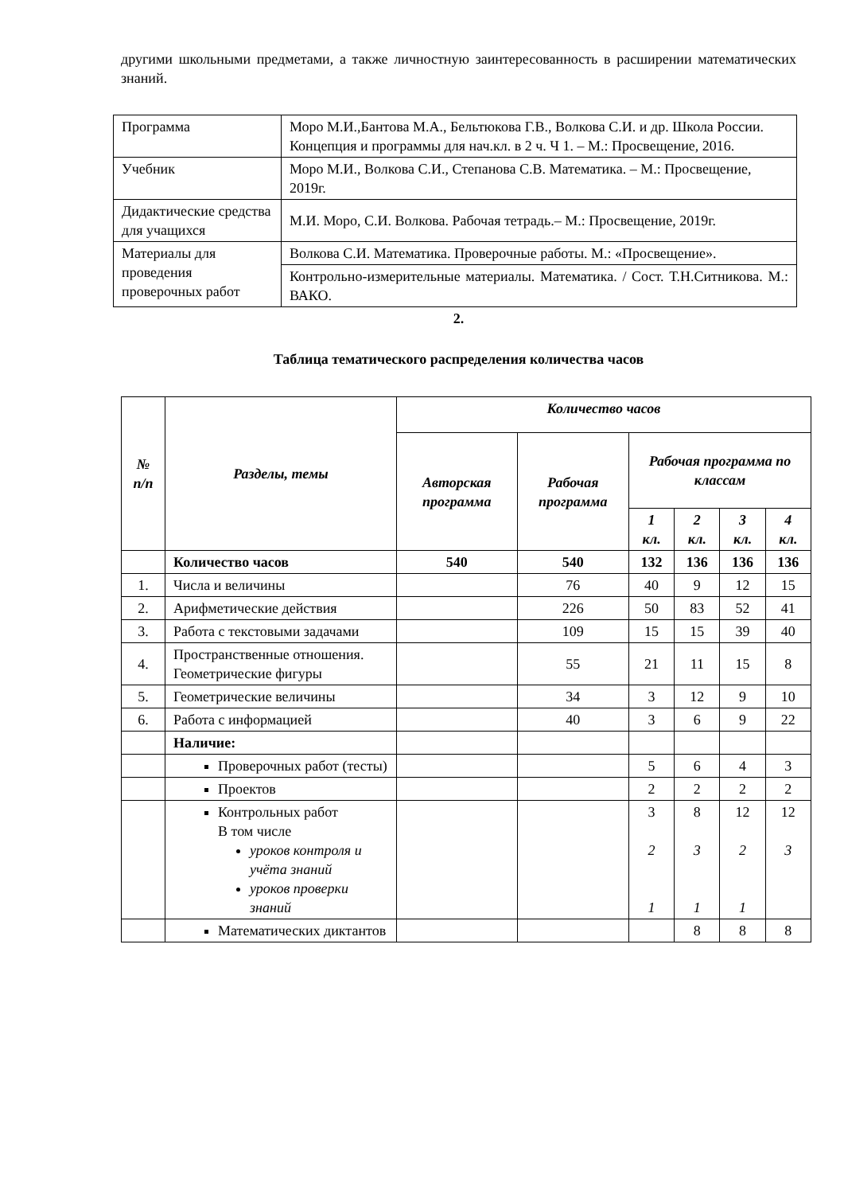другими школьными предметами, а также личностную заинтересованность в расширении математических знаний.
| Программа | Моро М.И.,Бантова М.А., Бельтюкова Г.В., Волкова С.И. и др. Школа России. Концепция и программы для нач.кл. в 2 ч. Ч 1. – М.: Просвещение, 2016. |
| Учебник | Моро М.И., Волкова С.И., Степанова С.В. Математика. – М.: Просвещение, 2019г. |
| Дидактические средства для учащихся | М.И. Моро, С.И. Волкова. Рабочая тетрадь.– М.: Просвещение, 2019г. |
| Материалы для проведения проверочных работ | Волкова С.И. Математика. Проверочные работы. М.: «Просвещение». |
| | Контрольно-измерительные материалы. Математика. / Сост. Т.Н.Ситникова. М.: ВАКО. |
2.
Таблица тематического распределения количества часов
| № п/п | Разделы, темы | Количество часов | | | | | |
| --- | --- | --- | --- | --- | --- | --- | --- |
| | | Авторская программа | Рабочая программа | Рабочая программа по классам | | | |
| | | | | 1 кл. | 2 кл. | 3 кл. | 4 кл. |
| | Количество часов | 540 | 540 | 132 | 136 | 136 | 136 |
| 1. | Числа и величины | | 76 | 40 | 9 | 12 | 15 |
| 2. | Арифметические действия | | 226 | 50 | 83 | 52 | 41 |
| 3. | Работа с текстовыми задачами | | 109 | 15 | 15 | 39 | 40 |
| 4. | Пространственные отношения. Геометрические фигуры | | 55 | 21 | 11 | 15 | 8 |
| 5. | Геометрические величины | | 34 | 3 | 12 | 9 | 10 |
| 6. | Работа с информацией | | 40 | 3 | 6 | 9 | 22 |
| | Наличие: | | | | | | |
| | Проверочных работ (тесты) | | | 5 | 6 | 4 | 3 |
| | Проектов | | | 2 | 2 | 2 | 2 |
| | Контрольных работ В том числе уроков контроля и учёта знаний уроков проверки знаний | | | 3 2 1 | 8 3 1 | 12 2 1 | 12 3 |
| | Математических диктантов | | | | 8 | 8 | 8 |